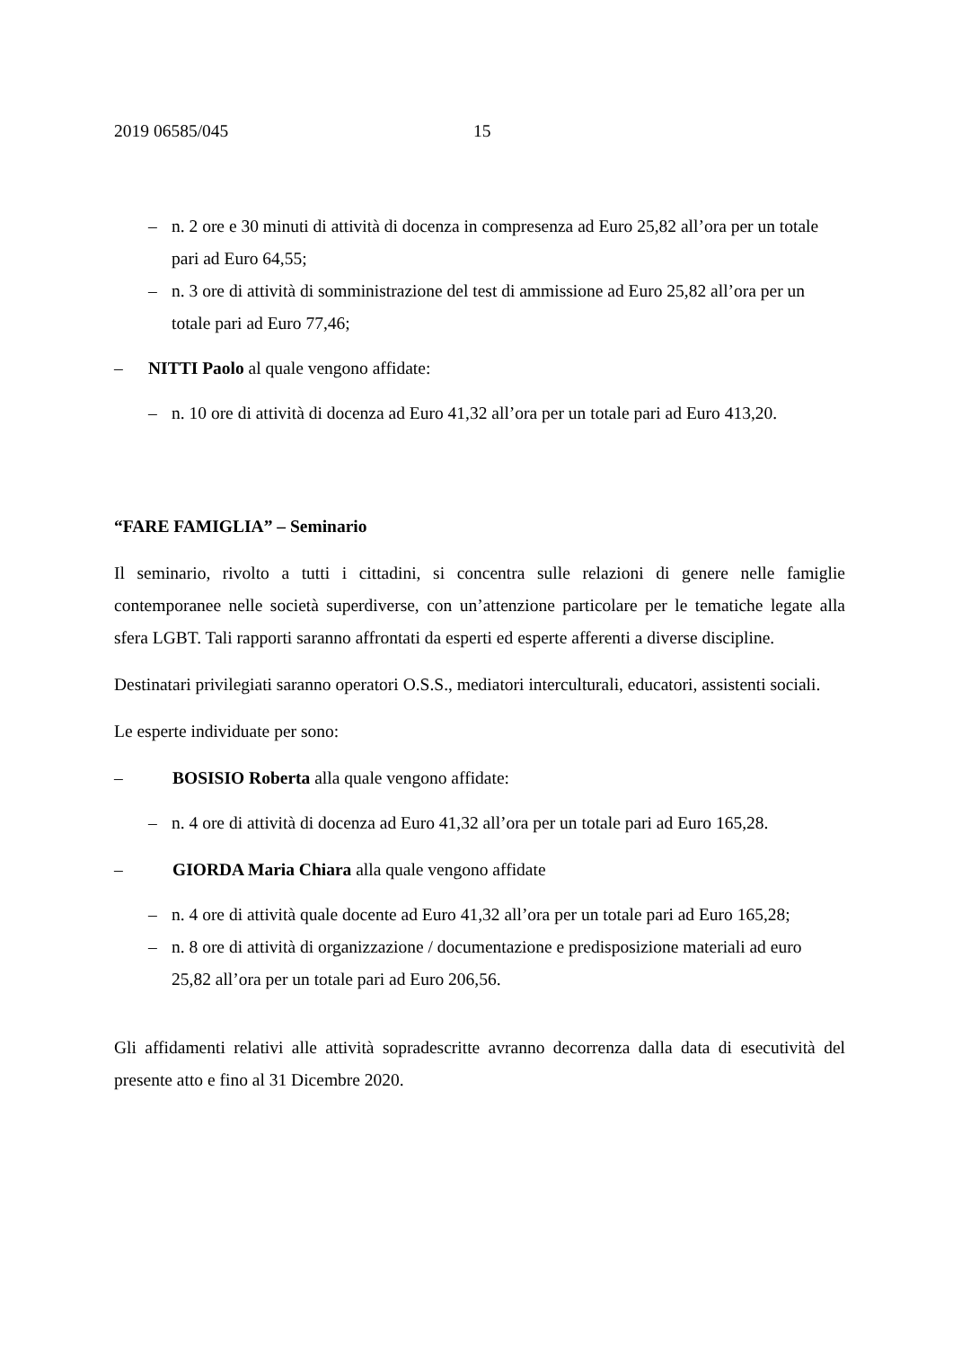2019 06585/045 15
– n. 2 ore e 30 minuti di attività di docenza in compresenza ad Euro 25,82 all’ora per un totale pari ad Euro 64,55;
– n. 3 ore di attività di somministrazione del test di ammissione ad Euro 25,82 all’ora per un totale pari ad Euro 77,46;
– NITTI Paolo al quale vengono affidate:
– n. 10 ore di attività di docenza ad Euro 41,32 all’ora per un totale pari ad Euro 413,20.
“FARE FAMIGLIA” – Seminario
Il seminario, rivolto a tutti i cittadini, si concentra sulle relazioni di genere nelle famiglie contemporanee nelle società superdiverse, con un’attenzione particolare per le tematiche legate alla sfera LGBT. Tali rapporti saranno affrontati da esperti ed esperte afferenti a diverse discipline.
Destinatari privilegiati saranno operatori O.S.S., mediatori interculturali, educatori, assistenti sociali.
Le esperte individuate per sono:
– BOSISIO Roberta alla quale vengono affidate:
– n. 4 ore di attività di docenza ad Euro 41,32 all’ora per un totale pari ad Euro 165,28.
– GIORDA Maria Chiara alla quale vengono affidate
– n. 4 ore di attività quale docente ad Euro 41,32 all’ora per un totale pari ad Euro 165,28;
– n. 8 ore di attività di organizzazione / documentazione e predisposizione materiali ad euro 25,82 all’ora per un totale pari ad Euro 206,56.
Gli affidamenti relativi alle attività sopradescritte avranno decorrenza dalla data di esecutività del presente atto e fino al 31 Dicembre 2020.